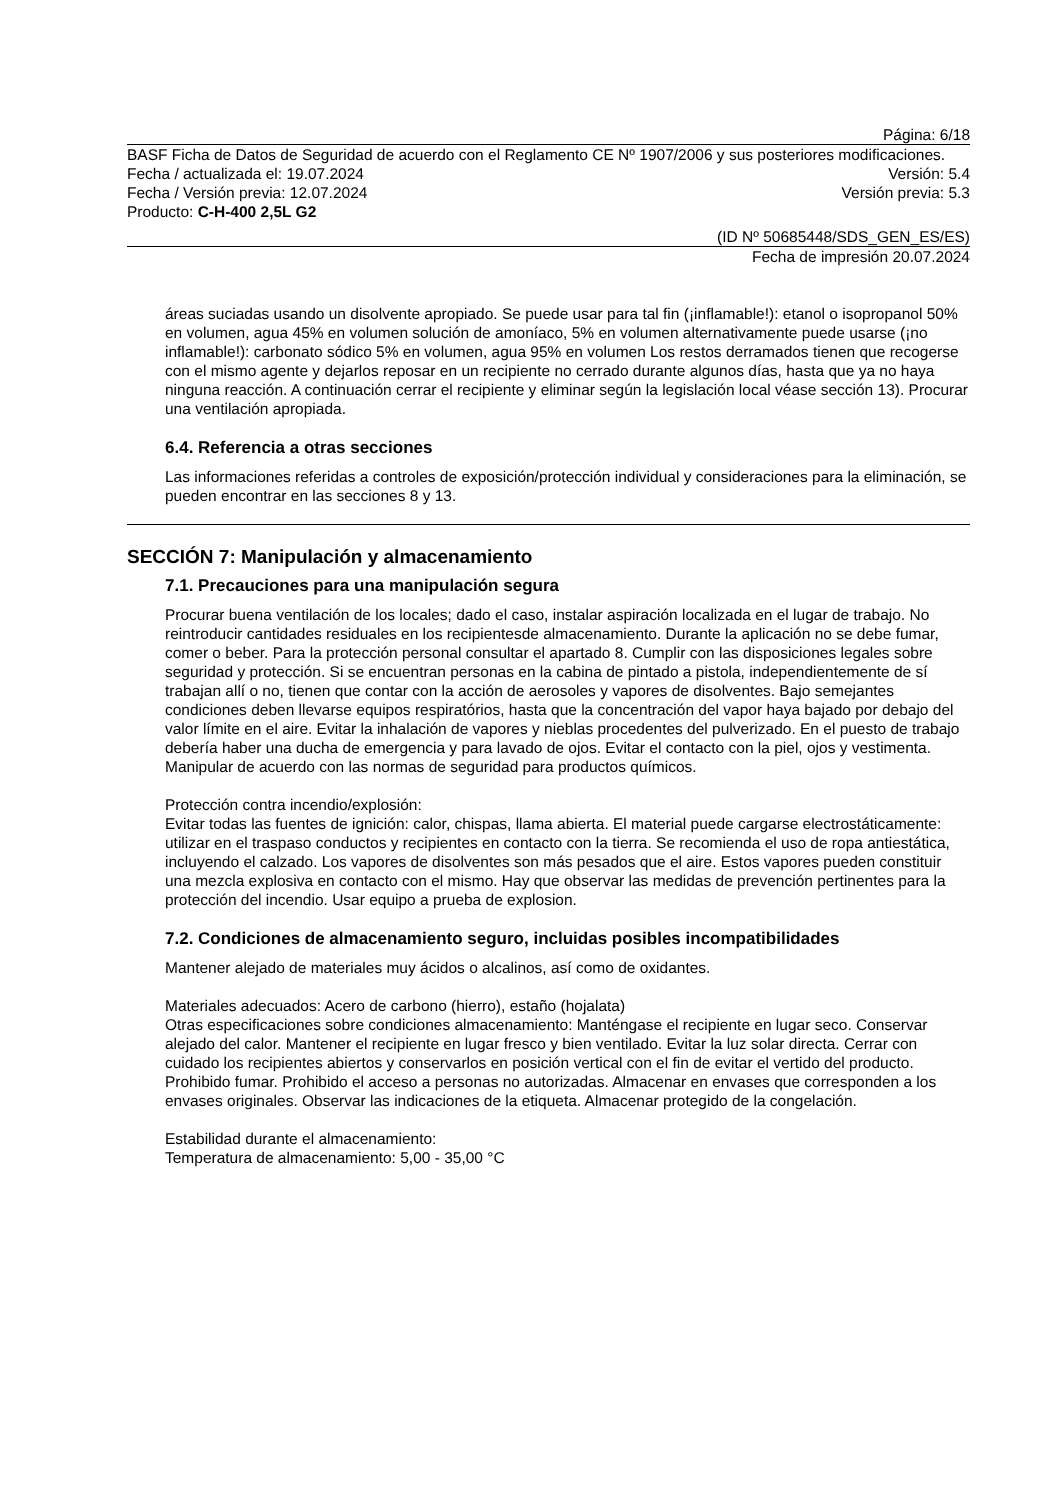Página: 6/18
BASF Ficha de Datos de Seguridad de acuerdo con el Reglamento CE Nº 1907/2006 y sus posteriores modificaciones.
Fecha / actualizada el: 19.07.2024 Versión: 5.4
Fecha / Versión previa: 12.07.2024 Versión previa: 5.3
Producto: C-H-400 2,5L G2
(ID Nº 50685448/SDS_GEN_ES/ES)
Fecha de impresión 20.07.2024
áreas suciadas usando un disolvente apropiado. Se puede usar para tal fin (¡inflamable!): etanol o isopropanol 50% en volumen, agua 45% en volumen solución de amoníaco, 5% en volumen alternativamente puede usarse (¡no inflamable!): carbonato sódico 5% en volumen, agua 95% en volumen Los restos derramados tienen que recogerse con el mismo agente y dejarlos reposar en un recipiente no cerrado durante algunos días, hasta que ya no haya ninguna reacción. A continuación cerrar el recipiente y eliminar según la legislación local véase sección 13). Procurar una ventilación apropiada.
6.4. Referencia a otras secciones
Las informaciones referidas a controles de exposición/protección individual y consideraciones para la eliminación, se pueden encontrar en las secciones 8 y 13.
SECCIÓN 7: Manipulación y almacenamiento
7.1. Precauciones para una manipulación segura
Procurar buena ventilación de los locales; dado el caso, instalar aspiración localizada en el lugar de trabajo. No reintroducir cantidades residuales en los recipientesde almacenamiento. Durante la aplicación no se debe fumar, comer o beber. Para la protección personal consultar el apartado 8. Cumplir con las disposiciones legales sobre seguridad y protección. Si se encuentran personas en la cabina de pintado a pistola, independientemente de sí trabajan allí o no, tienen que contar con la acción de aerosoles y vapores de disolventes. Bajo semejantes condiciones deben llevarse equipos respiratórios, hasta que la concentración del vapor haya bajado por debajo del valor límite en el aire. Evitar la inhalación de vapores y nieblas procedentes del pulverizado. En el puesto de trabajo debería haber una ducha de emergencia y para lavado de ojos. Evitar el contacto con la piel, ojos y vestimenta. Manipular de acuerdo con las normas de seguridad para productos químicos.
Protección contra incendio/explosión:
Evitar todas las fuentes de ignición: calor, chispas, llama abierta. El material puede cargarse electrostáticamente: utilizar en el traspaso conductos y recipientes en contacto con la tierra. Se recomienda el uso de ropa antiestática, incluyendo el calzado. Los vapores de disolventes son más pesados que el aire. Estos vapores pueden constituir una mezcla explosiva en contacto con el mismo. Hay que observar las medidas de prevención pertinentes para la protección del incendio. Usar equipo a prueba de explosion.
7.2. Condiciones de almacenamiento seguro, incluidas posibles incompatibilidades
Mantener alejado de materiales muy ácidos o alcalinos, así como de oxidantes.
Materiales adecuados: Acero de carbono (hierro), estaño (hojalata)
Otras especificaciones sobre condiciones almacenamiento: Manténgase el recipiente en lugar seco. Conservar alejado del calor. Mantener el recipiente en lugar fresco y bien ventilado. Evitar la luz solar directa. Cerrar con cuidado los recipientes abiertos y conservarlos en posición vertical con el fin de evitar el vertido del producto. Prohibido fumar. Prohibido el acceso a personas no autorizadas. Almacenar en envases que corresponden a los envases originales. Observar las indicaciones de la etiqueta. Almacenar protegido de la congelación.
Estabilidad durante el almacenamiento:
Temperatura de almacenamiento: 5,00 - 35,00 °C